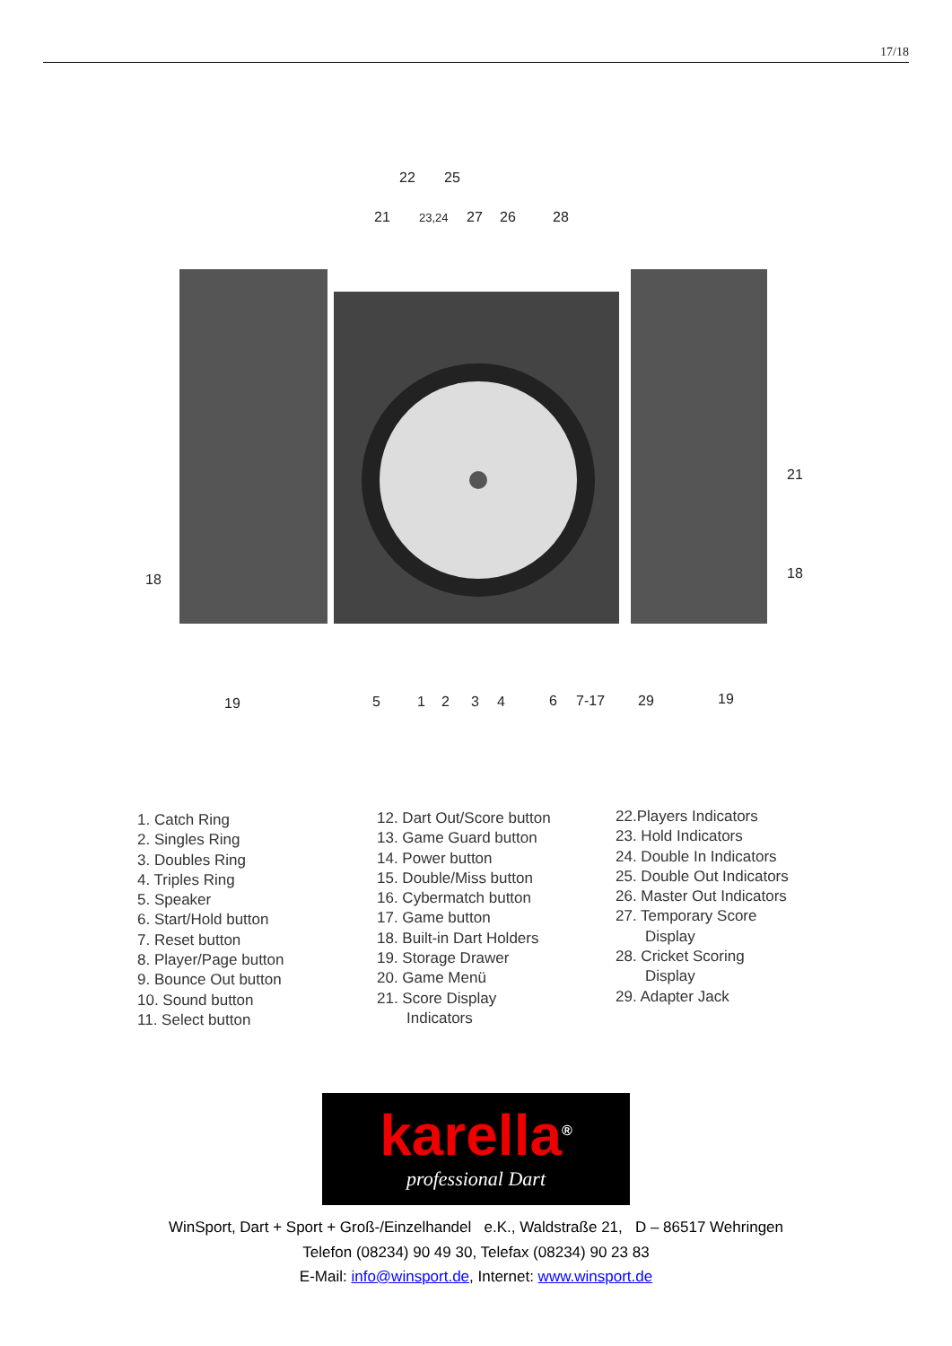17/18
22
25
21
23,24
27
26
28
18
21
18
19
5
1
2
3
4
6
7-17
29
19
1. Catch Ring
2. Singles Ring
3. Doubles Ring
4. Triples Ring
5. Speaker
6. Start/Hold button
7. Reset button
8. Player/Page button
9. Bounce Out button
10. Sound button
11. Select button
12. Dart Out/Score button
13. Game Guard button
14. Power button
15. Double/Miss button
16. Cybermatch button
17. Game button
18. Built-in Dart Holders
19. Storage Drawer
20. Game Menü
21. Score Display
Indicators
22.Players Indicators
23. Hold Indicators
24. Double In Indicators
25. Double Out Indicators
26. Master Out Indicators
27. Temporary Score
Display
28. Cricket Scoring
Display
29. Adapter Jack
karella<sup>®</sup>
professional Dart
WinSport, Dart + Sport + Groß-/Einzelhandel e.K., Waldstraße 21, D – 86517 Wehringen
Telefon (08234) 90 49 30, Telefax (08234) 90 23 83
E-Mail: info@winsport.de, Internet: www.winsport.de